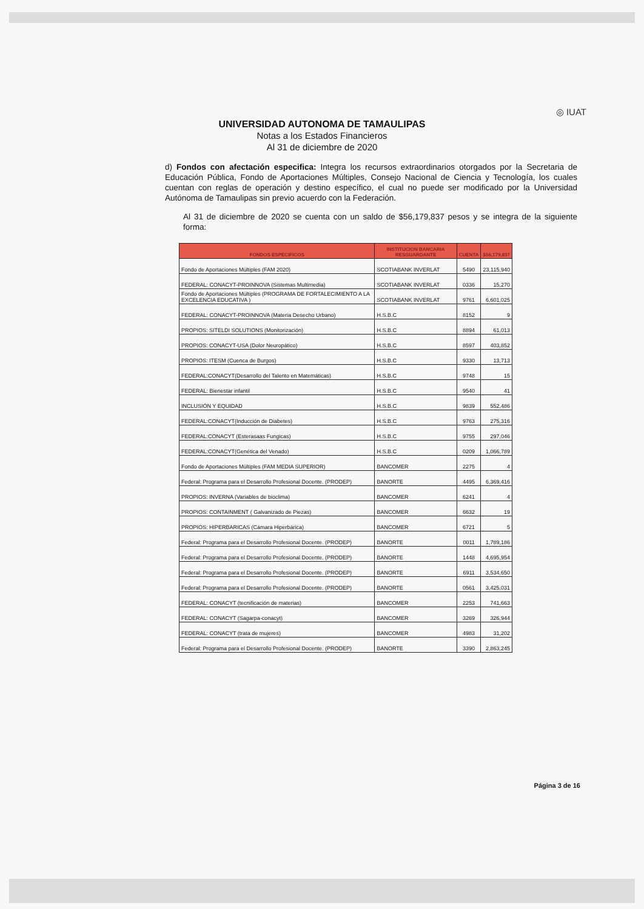UNIVERSIDAD AUTONOMA DE TAMAULIPAS
Notas a los Estados Financieros
Al 31 de diciembre de 2020
◎ IUAT
d) Fondos con afectación especifica: Integra los recursos extraordinarios otorgados por la Secretaria de Educación Pública, Fondo de Aportaciones Múltiples, Consejo Nacional de Ciencia y Tecnología, los cuales cuentan con reglas de operación y destino específico, el cual no puede ser modificado por la Universidad Autónoma de Tamaulipas sin previo acuerdo con la Federación.
Al 31 de diciembre de 2020 se cuenta con un saldo de $56,179,837 pesos y se integra de la siguiente forma:
| FONDOS ESPECIFICOS | INSTITUCION BANCARIA RESGUARDANTE | CUENTA | $56,179,837 |
| --- | --- | --- | --- |
| Fondo de Aportaciones Múltiples (FAM 2020) | SCOTIABANK INVERLAT | 5490 | 23,115,940 |
| FEDERAL: CONACYT-PROINNOVA (Sistemas Multimedia) | SCOTIABANK INVERLAT | 0336 | 15,270 |
| Fondo de Aportaciones Múltiples (PROGRAMA DE FORTALECIMIENTO A LA EXCELENCIA EDUCATIVA ) | SCOTIABANK INVERLAT | 9761 | 6,601,025 |
| FEDERAL: CONACYT-PROINNOVA (Materia Desecho Urbano) | H.S.B.C | 8152 | 9 |
| PROPIOS: SITELDI SOLUTIONS (Monitorización) | H.S.B.C | 8894 | 61,013 |
| PROPIOS: CONACYT-USA (Dolor Neuropático) | H.S.B.C | 8597 | 403,852 |
| PROPIOS: ITESM (Cuenca de Burgos) | H.S.B.C | 9330 | 13,713 |
| FEDERAL:CONACYT(Desarrollo del Talento en Matemáticas) | H.S.B.C | 9748 | 15 |
| FEDERAL: Bienestar infantil | H.S.B.C | 9540 | 41 |
| INCLUSIÓN Y EQUIDAD | H.S.B.C | 9839 | 552,486 |
| FEDERAL:CONACYT(Inducción de Diabetes) | H.S.B.C | 9763 | 275,316 |
| FEDERAL:CONACYT (Esterasaas Fungicas) | H.S.B.C | 9755 | 297,046 |
| FEDERAL:CONACYT(Genética del Venado) | H.S.B.C | 0209 | 1,066,789 |
| Fondo de Aportaciones Múltiples (FAM MEDIA SUPERIOR) | BANCOMER | 2275 | 4 |
| Federal: Programa para el Desarrollo Profesional Docente. (PRODEP) | BANORTE | 4495 | 6,369,416 |
| PROPIOS: INVERNA (Variables de bioclima) | BANCOMER | 6241 | 4 |
| PROPIOS: CONTAINMENT ( Galvanizado de Piezas) | BANCOMER | 6632 | 19 |
| PROPIOS: HIPERBARICAS (Cámara Hiperbárica) | BANCOMER | 6721 | 5 |
| Federal: Programa para el Desarrollo Profesional Docente. (PRODEP) | BANORTE | 0011 | 1,789,186 |
| Federal: Programa para el Desarrollo Profesional Docente. (PRODEP) | BANORTE | 1448 | 4,695,954 |
| Federal: Programa para el Desarrollo Profesional Docente. (PRODEP) | BANORTE | 6911 | 3,534,650 |
| Federal: Programa para el Desarrollo Profesional Docente. (PRODEP) | BANORTE | 0561 | 3,425,031 |
| FEDERAL: CONACYT (tecnificación de materias) | BANCOMER | 2253 | 741,663 |
| FEDERAL: CONACYT (Sagarpa-conacyt) | BANCOMER | 3269 | 326,944 |
| FEDERAL: CONACYT (trata de mujeres) | BANCOMER | 4983 | 31,202 |
| Federal: Programa para el Desarrollo Profesional Docente. (PRODEP) | BANORTE | 3390 | 2,863,245 |
Página 3 de 16